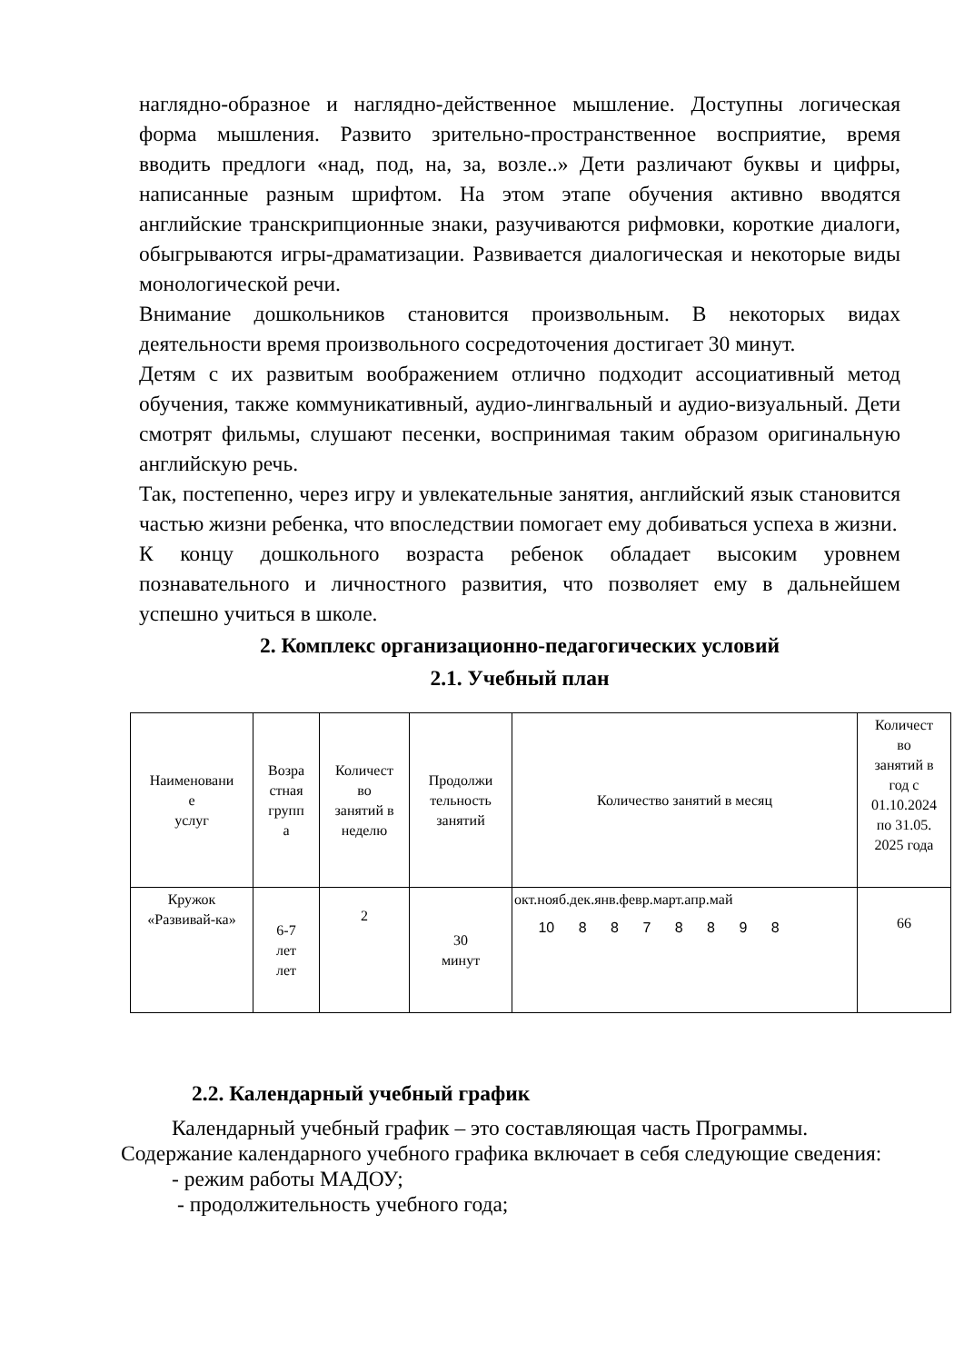наглядно-образное и наглядно-действенное мышление. Доступны логическая форма мышления. Развито зрительно-пространственное восприятие, время вводить предлоги «над, под, на, за, возле..» Дети различают буквы и цифры, написанные разным шрифтом. На этом этапе обучения активно вводятся английские транскрипционные знаки, разучиваются рифмовки, короткие диалоги, обыгрываются игры-драматизации. Развивается диалогическая и некоторые виды монологической речи.
Внимание дошкольников становится произвольным. В некоторых видах деятельности время произвольного сосредоточения достигает 30 минут.
Детям с их развитым воображением отлично подходит ассоциативный метод обучения, также коммуникативный, аудио-лингвальный и аудио-визуальный. Дети смотрят фильмы, слушают песенки, воспринимая таким образом оригинальную английскую речь.
Так, постепенно, через игру и увлекательные занятия, английский язык становится частью жизни ребенка, что впоследствии помогает ему добиваться успеха в жизни.
К концу дошкольного возраста ребенок обладает высоким уровнем познавательного и личностного развития, что позволяет ему в дальнейшем успешно учиться в школе.
2. Комплекс организационно-педагогических условий
2.1. Учебный план
| Наименовани е услуг | Возра стная групп а | Количест во занятий в неделю | Продолжи тельность занятий | Количество занятий в месяц | Количест во занятий в год с 01.10.2024 по 31.05. 2025 года |
| Кружок «Развивай-ка» | 6-7 лет лет | 2 | 30 минут | окт.нояб.дек.янв.февр.март.апр.май 10 8 8 7 8 8 9 8 | 66 |
2.2. Календарный учебный график
Календарный учебный график – это составляющая часть Программы. Содержание календарного учебного графика включает в себя следующие сведения:
- режим работы МАДОУ;
- продолжительность учебного года;